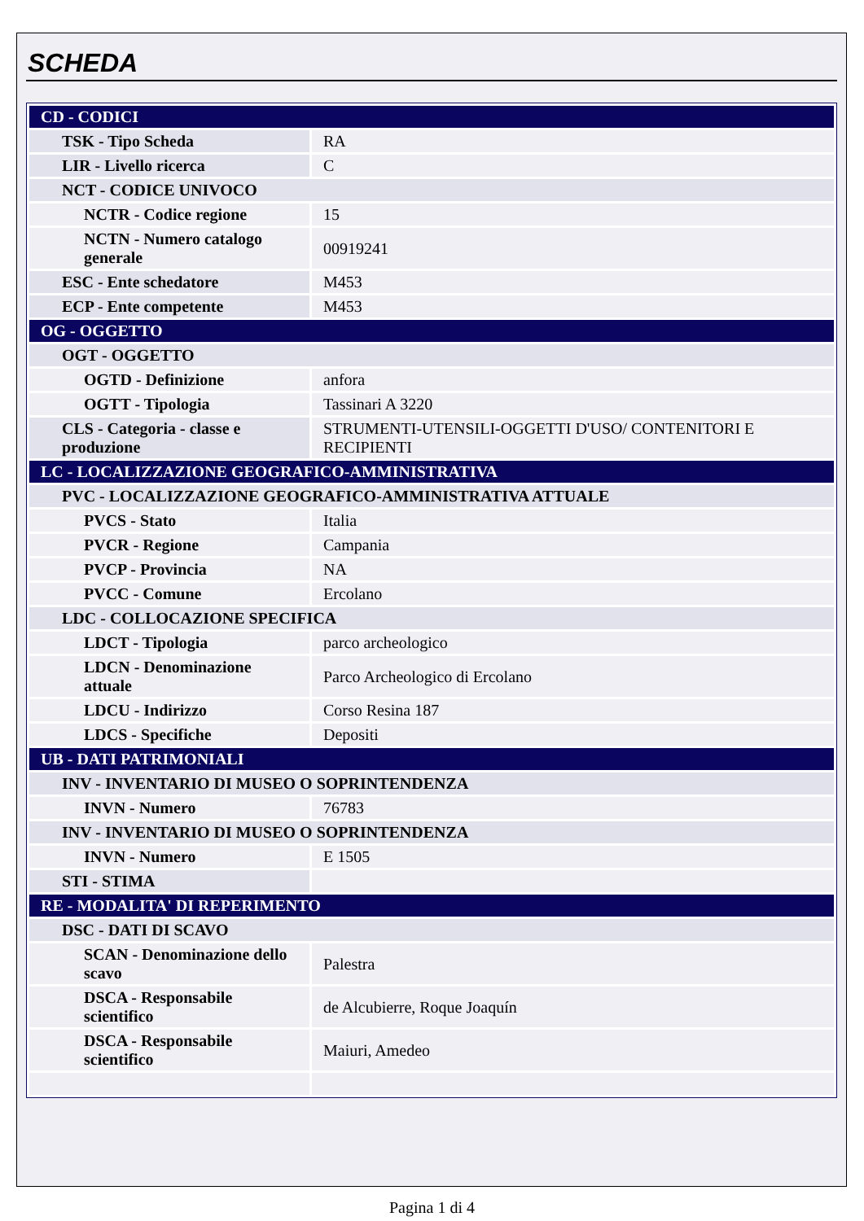SCHEDA
| CD - CODICI | |
| TSK - Tipo Scheda | RA |
| LIR - Livello ricerca | C |
| NCT - CODICE UNIVOCO | |
| NCTR - Codice regione | 15 |
| NCTN - Numero catalogo generale | 00919241 |
| ESC - Ente schedatore | M453 |
| ECP - Ente competente | M453 |
| OG - OGGETTO | |
| OGT - OGGETTO | |
| OGTD - Definizione | anfora |
| OGTT - Tipologia | Tassinari A 3220 |
| CLS - Categoria - classe e produzione | STRUMENTI-UTENSILI-OGGETTI D'USO/ CONTENITORI E RECIPIENTI |
| LC - LOCALIZZAZIONE GEOGRAFICO-AMMINISTRATIVA | |
| PVC - LOCALIZZAZIONE GEOGRAFICO-AMMINISTRATIVA ATTUALE | |
| PVCS - Stato | Italia |
| PVCR - Regione | Campania |
| PVCP - Provincia | NA |
| PVCC - Comune | Ercolano |
| LDC - COLLOCAZIONE SPECIFICA | |
| LDCT - Tipologia | parco archeologico |
| LDCN - Denominazione attuale | Parco Archeologico di Ercolano |
| LDCU - Indirizzo | Corso Resina 187 |
| LDCS - Specifiche | Depositi |
| UB - DATI PATRIMONIALI | |
| INV - INVENTARIO DI MUSEO O SOPRINTENDENZA | |
| INVN - Numero | 76783 |
| INV - INVENTARIO DI MUSEO O SOPRINTENDENZA | |
| INVN - Numero | E 1505 |
| STI - STIMA | |
| RE - MODALITA' DI REPERIMENTO | |
| DSC - DATI DI SCAVO | |
| SCAN - Denominazione dello scavo | Palestra |
| DSCA - Responsabile scientifico | de Alcubierre, Roque Joaquín |
| DSCA - Responsabile scientifico | Maiuri, Amedeo |
Pagina 1 di 4